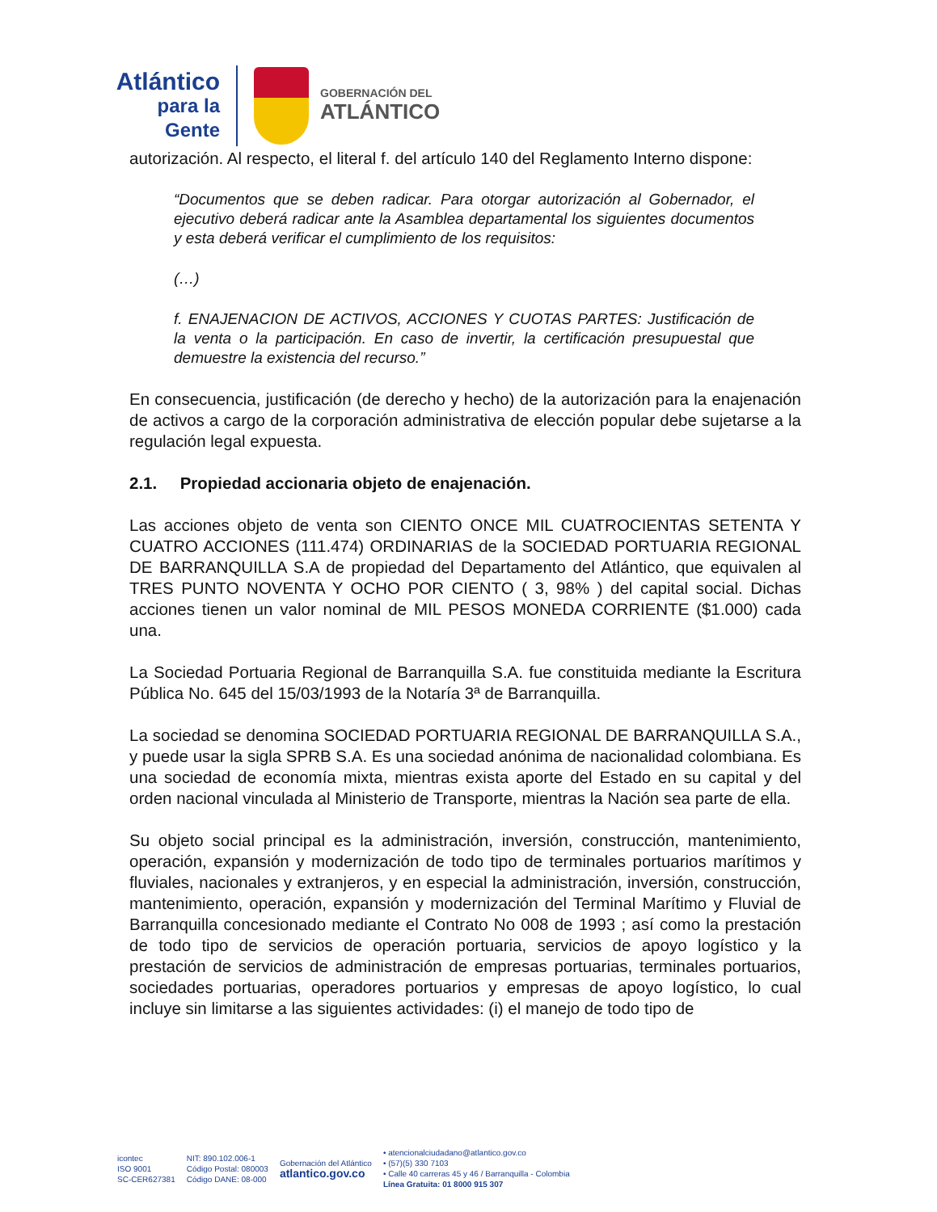Atlántico
para la Gente
GOBERNACIÓN DEL
ATLÁNTICO
autorización. Al respecto, el literal f. del artículo 140 del Reglamento Interno dispone:
“Documentos que se deben radicar. Para otorgar autorización al Gobernador, el ejecutivo deberá radicar ante la Asamblea departamental los siguientes documentos y esta deberá verificar el cumplimiento de los requisitos:
(…)
f. ENAJENACION DE ACTIVOS, ACCIONES Y CUOTAS PARTES: Justificación de la venta o la participación. En caso de invertir, la certificación presupuestal que demuestre la existencia del recurso.”
En consecuencia, justificación (de derecho y hecho) de la autorización para la enajenación de activos a cargo de la corporación administrativa de elección popular debe sujetarse a la regulación legal expuesta.
2.1. Propiedad accionaria objeto de enajenación.
Las acciones objeto de venta son CIENTO ONCE MIL CUATROCIENTAS SETENTA Y CUATRO ACCIONES (111.474) ORDINARIAS de la SOCIEDAD PORTUARIA REGIONAL DE BARRANQUILLA S.A de propiedad del Departamento del Atlántico, que equivalen al TRES PUNTO NOVENTA Y OCHO POR CIENTO ( 3, 98% ) del capital social. Dichas acciones tienen un valor nominal de MIL PESOS MONEDA CORRIENTE ($1.000) cada una.
La Sociedad Portuaria Regional de Barranquilla S.A. fue constituida mediante la Escritura Pública No. 645 del 15/03/1993 de la Notaría 3ª de Barranquilla.
La sociedad se denomina SOCIEDAD PORTUARIA REGIONAL DE BARRANQUILLA S.A., y puede usar la sigla SPRB S.A. Es una sociedad anónima de nacionalidad colombiana. Es una sociedad de economía mixta, mientras exista aporte del Estado en su capital y del orden nacional vinculada al Ministerio de Transporte, mientras la Nación sea parte de ella.
Su objeto social principal es la administración, inversión, construcción, mantenimiento, operación, expansión y modernización de todo tipo de terminales portuarios marítimos y fluviales, nacionales y extranjeros, y en especial la administración, inversión, construcción, mantenimiento, operación, expansión y modernización del Terminal Marítimo y Fluvial de Barranquilla concesionado mediante el Contrato No 008 de 1993 ; así como la prestación de todo tipo de servicios de operación portuaria, servicios de apoyo logístico y la prestación de servicios de administración de empresas portuarias, terminales portuarios, sociedades portuarias, operadores portuarios y empresas de apoyo logístico, lo cual incluye sin limitarse a las siguientes actividades: (i) el manejo de todo tipo de
icontec
ISO 9001
SC-CER627381
NIT: 890.102.006-1
Código Postal: 080003
Código DANE: 08-000
Gobernación del Atlántico
atlantico.gov.co
• atencionalciudadano@atlantico.gov.co
• (57)(5) 330 7103
• Calle 40 carreras 45 y 46 / Barranquilla - Colombia
Línea Gratuita: 01 8000 915 307